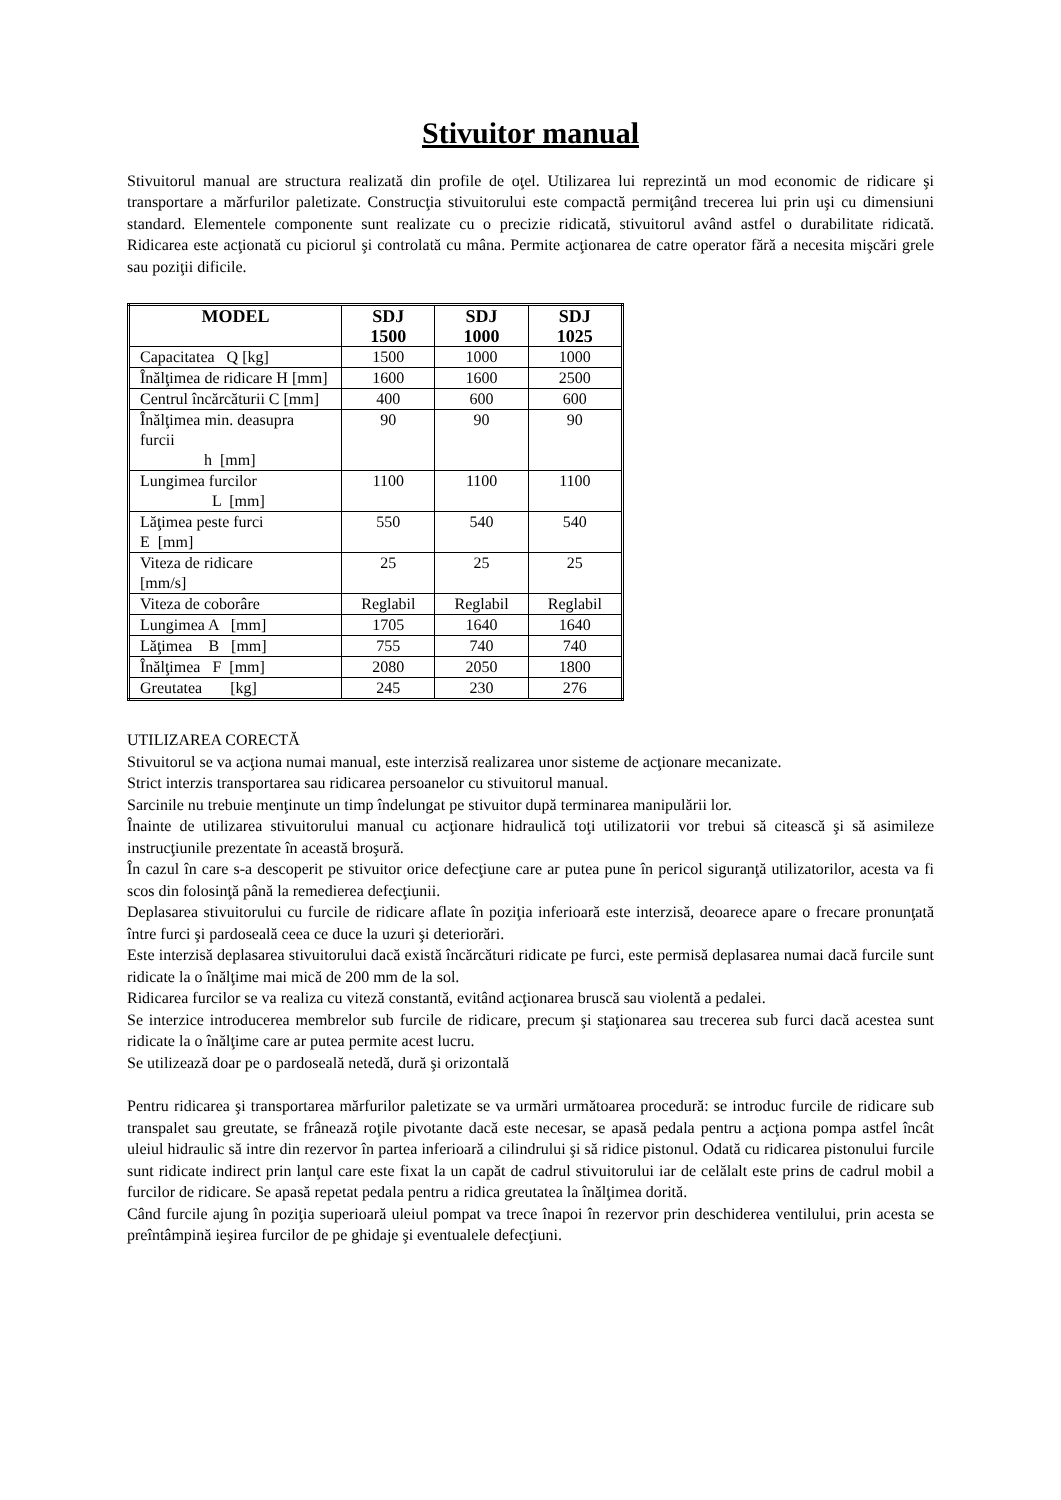Stivuitor manual
Stivuitorul manual are structura realizată din profile de oţel. Utilizarea lui reprezintă un mod economic de ridicare şi transportare a mărfurilor paletizate. Construcţia stivuitorului este compactă permiţând trecerea lui prin uşi cu dimensiuni standard. Elementele componente sunt realizate cu o precizie ridicată, stivuitorul având astfel o durabilitate ridicată. Ridicarea este acţionată cu piciorul şi controlată cu mâna. Permite acţionarea de catre operator fără a necesita mişcări grele sau poziţii dificile.
| MODEL | SDJ 1500 | SDJ 1000 | SDJ 1025 |
| --- | --- | --- | --- |
| Capacitatea Q [kg] | 1500 | 1000 | 1000 |
| Înălţimea de ridicare H [mm] | 1600 | 1600 | 2500 |
| Centrul încărcăturii C [mm] | 400 | 600 | 600 |
| Înălţimea min. deasupra furcii h [mm] | 90 | 90 | 90 |
| Lungimea furcilor L [mm] | 1100 | 1100 | 1100 |
| Lăţimea peste furci E [mm] | 550 | 540 | 540 |
| Viteza de ridicare [mm/s] | 25 | 25 | 25 |
| Viteza de coborâre | Reglabil | Reglabil | Reglabil |
| Lungimea A [mm] | 1705 | 1640 | 1640 |
| Lăţimea B [mm] | 755 | 740 | 740 |
| Înălţimea F [mm] | 2080 | 2050 | 1800 |
| Greutatea [kg] | 245 | 230 | 276 |
UTILIZAREA CORECTĂ
Stivuitorul se va acţiona numai manual, este interzisă realizarea unor sisteme de acţionare mecanizate.
Strict interzis transportarea sau ridicarea persoanelor cu stivuitorul manual.
Sarcinile nu trebuie menţinute un timp îndelungat pe stivuitor după terminarea manipulării lor.
Înainte de utilizarea stivuitorului manual cu acţionare hidraulică toţi utilizatorii vor trebui să citească şi să asimileze instrucţiunile prezentate în această broşură.
În cazul în care s-a descoperit pe stivuitor orice defecţiune care ar putea pune în pericol siguranţă utilizatorilor, acesta va fi scos din folosinţă până la remedierea defecţiunii.
Deplasarea stivuitorului cu furcile de ridicare aflate în poziţia inferioară este interzisă, deoarece apare o frecare pronunţată între furci şi pardoseală ceea ce duce la uzuri şi deteriorări.
Este interzisă deplasarea stivuitorului dacă există încărcături ridicate pe furci, este permisă deplasarea numai dacă furcile sunt ridicate la o înălţime mai mică de 200 mm de la sol.
Ridicarea furcilor se va realiza cu viteză constantă, evitând acţionarea bruscă sau violentă a pedalei.
Se interzice introducerea membrelor sub furcile de ridicare, precum şi staţionarea sau trecerea sub furci dacă acestea sunt ridicate la o înălţime care ar putea permite acest lucru.
Se utilizează doar pe o pardoseală netedă, dură şi orizontală
Pentru ridicarea şi transportarea mărfurilor paletizate se va urmări următoarea procedură: se introduc furcile de ridicare sub transpalet sau greutate, se frânează roţile pivotante dacă este necesar, se apasă pedala pentru a acţiona pompa astfel încât uleiul hidraulic să intre din rezervor în partea inferioară a cilindrului şi să ridice pistonul. Odată cu ridicarea pistonului furcile sunt ridicate indirect prin lanţul care este fixat la un capăt de cadrul stivuitorului iar de celălalt este prins de cadrul mobil a furcilor de ridicare. Se apasă repetat pedala pentru a ridica greutatea la înălţimea dorită.
Când furcile ajung în poziţia superioară uleiul pompat va trece înapoi în rezervor prin deschiderea ventilului, prin acesta se preîntâmpină ieşirea furcilor de pe ghidaje şi eventualele defecţiuni.